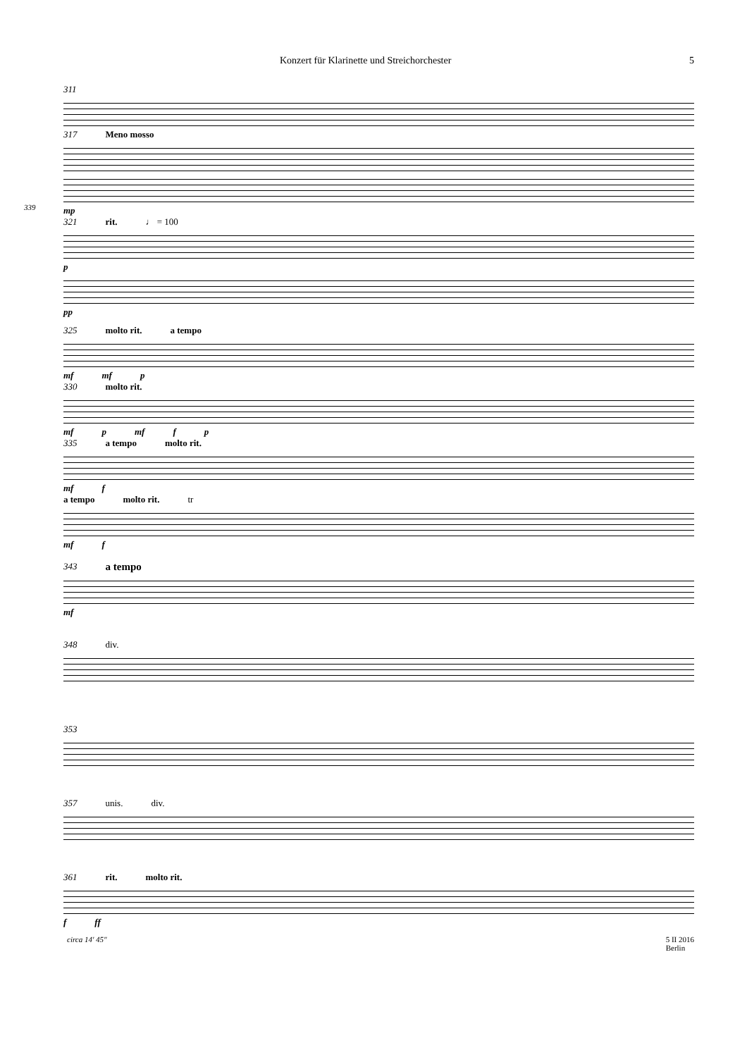Konzert für Klarinette und Streichorchester 5
311
317 Meno mosso
mp
339
321 rit. ♩ = 100
p
pp
325 molto rit. a tempo
mf mf p
330 molto rit.
mf p mf f p
335 a tempo molto rit.
mf f
a tempo molto rit. tr
mf f
343 a tempo
mf
348 div.
353
357 unis. div.
361 rit. molto rit.
f ff
circa 14' 45" 5 II 2016
Berlin